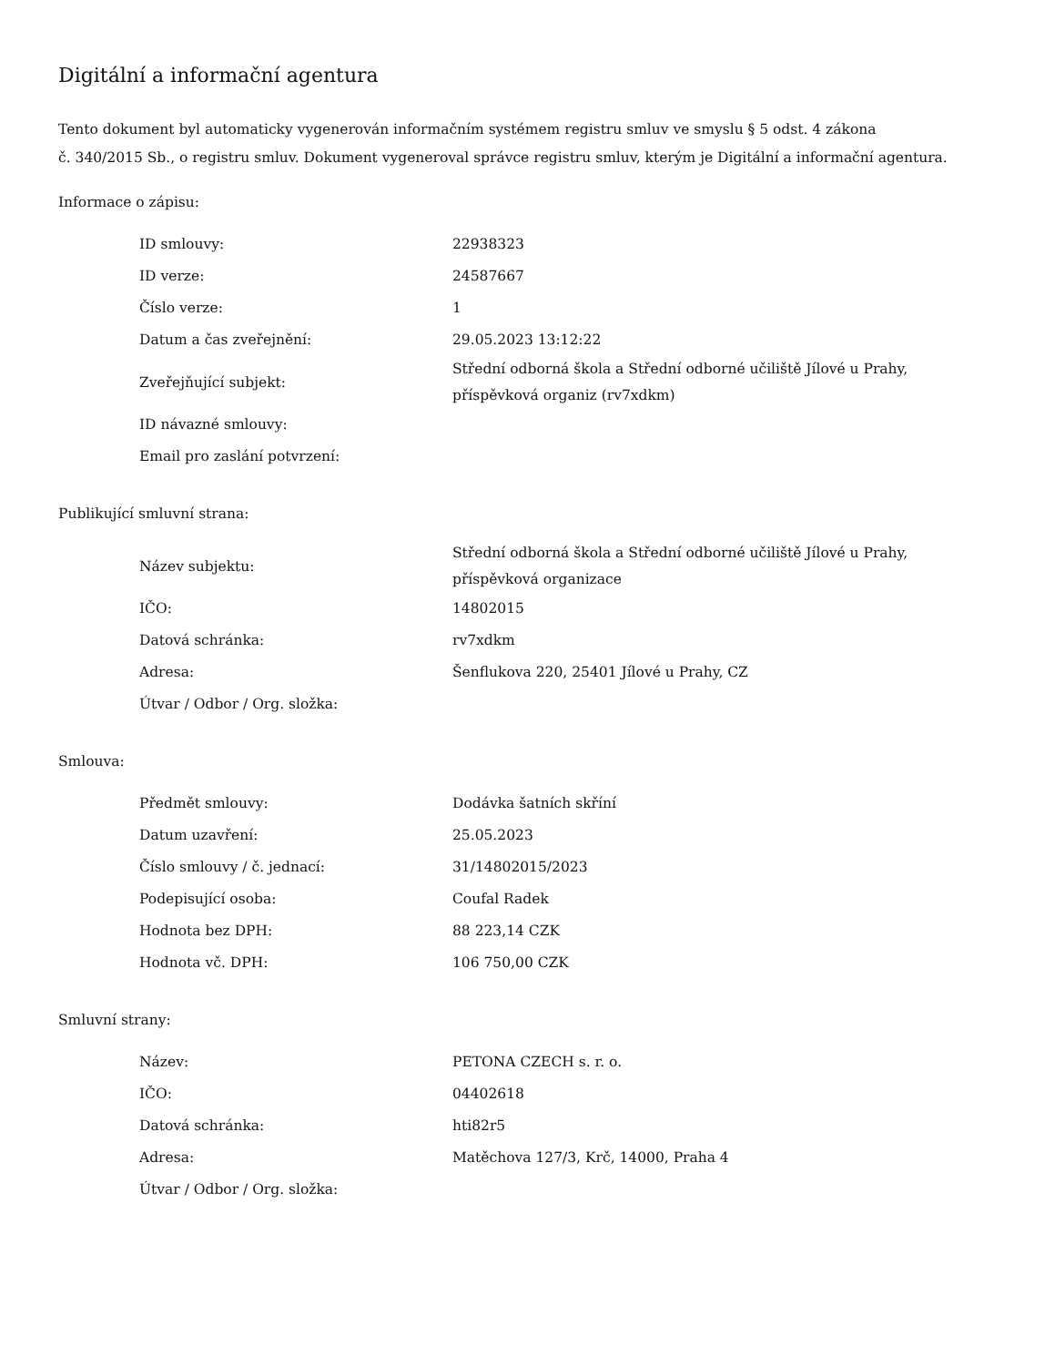Digitální a informační agentura
Tento dokument byl automaticky vygenerován informačním systémem registru smluv ve smyslu § 5 odst. 4 zákona
č. 340/2015 Sb., o registru smluv. Dokument vygeneroval správce registru smluv, kterým je Digitální a informační agentura.
Informace o zápisu:
| ID smlouvy: | 22938323 |
| ID verze: | 24587667 |
| Číslo verze: | 1 |
| Datum a čas zveřejnění: | 29.05.2023 13:12:22 |
| Zveřejňující subjekt: | Střední odborná škola a Střední odborné učiliště Jílové u Prahy, příspěvková organiz (rv7xdkm) |
| ID návazné smlouvy: | |
| Email pro zaslání potvrzení: | |
Publikující smluvní strana:
| Název subjektu: | Střední odborná škola a Střední odborné učiliště Jílové u Prahy, příspěvková organizace |
| IČO: | 14802015 |
| Datová schránka: | rv7xdkm |
| Adresa: | Šenflukova 220, 25401 Jílové u Prahy, CZ |
| Útvar / Odbor / Org. složka: | |
Smlouva:
| Předmět smlouvy: | Dodávka šatních skříní |
| Datum uzavření: | 25.05.2023 |
| Číslo smlouvy / č. jednací: | 31/14802015/2023 |
| Podepisující osoba: | Coufal Radek |
| Hodnota bez DPH: | 88 223,14 CZK |
| Hodnota vč. DPH: | 106 750,00 CZK |
Smluvní strany:
| Název: | PETONA CZECH s. r. o. |
| IČO: | 04402618 |
| Datová schránka: | hti82r5 |
| Adresa: | Matěchova 127/3, Krč, 14000, Praha 4 |
| Útvar / Odbor / Org. složka: | |